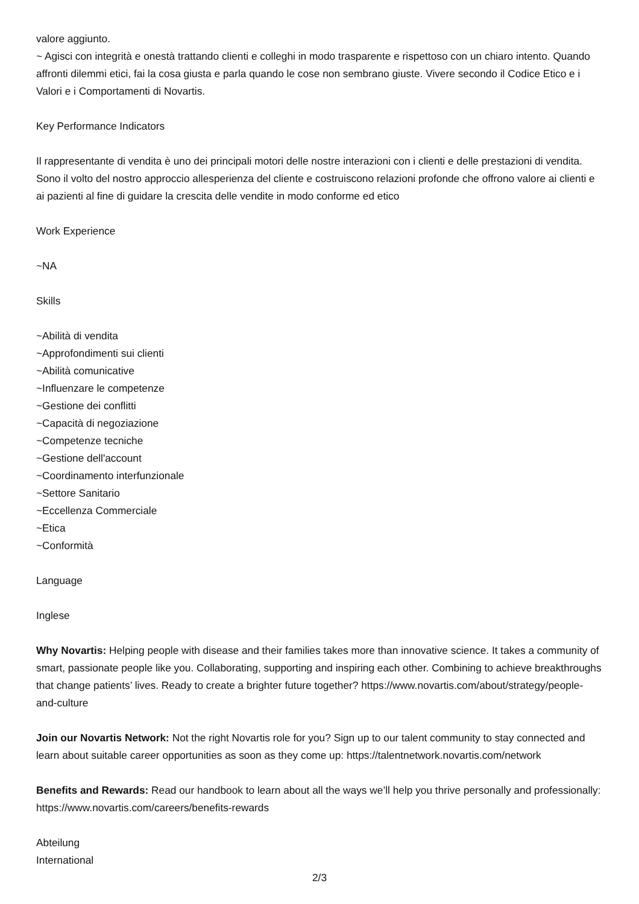valore aggiunto.
~ Agisci con integrità e onestà trattando clienti e colleghi in modo trasparente e rispettoso con un chiaro intento. Quando affronti dilemmi etici, fai la cosa giusta e parla quando le cose non sembrano giuste. Vivere secondo il Codice Etico e i Valori e i Comportamenti di Novartis.
Key Performance Indicators
Il rappresentante di vendita è uno dei principali motori delle nostre interazioni con i clienti e delle prestazioni di vendita. Sono il volto del nostro approccio allesperienza del cliente e costruiscono relazioni profonde che offrono valore ai clienti e ai pazienti al fine di guidare la crescita delle vendite in modo conforme ed etico
Work Experience
~NA
Skills
~Abilità di vendita
~Approfondimenti sui clienti
~Abilità comunicative
~Influenzare le competenze
~Gestione dei conflitti
~Capacità di negoziazione
~Competenze tecniche
~Gestione dell'account
~Coordinamento interfunzionale
~Settore Sanitario
~Eccellenza Commerciale
~Etica
~Conformità
Language
Inglese
Why Novartis: Helping people with disease and their families takes more than innovative science. It takes a community of smart, passionate people like you. Collaborating, supporting and inspiring each other. Combining to achieve breakthroughs that change patients’ lives. Ready to create a brighter future together? https://www.novartis.com/about/strategy/people-and-culture
Join our Novartis Network: Not the right Novartis role for you? Sign up to our talent community to stay connected and learn about suitable career opportunities as soon as they come up: https://talentnetwork.novartis.com/network
Benefits and Rewards: Read our handbook to learn about all the ways we’ll help you thrive personally and professionally: https://www.novartis.com/careers/benefits-rewards
Abteilung
International
2/3